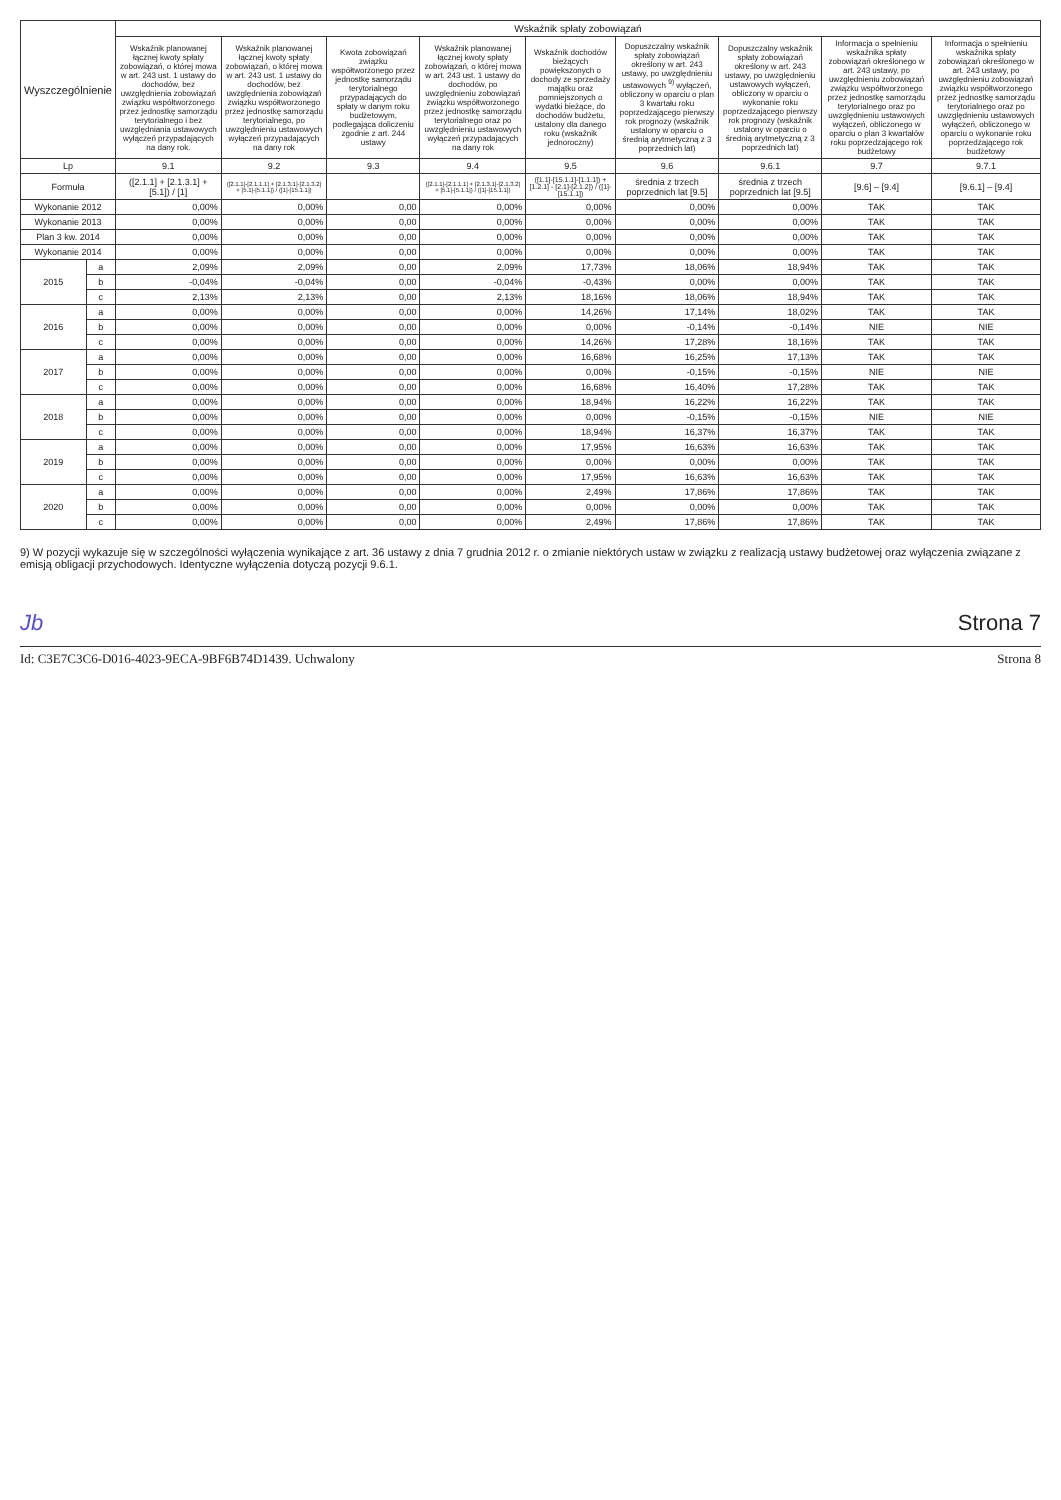| Wyszczególnienie | | Wskaźnik spłaty zobowiązań | | | | | | | | |
| --- | --- | --- | --- | --- | --- | --- | --- | --- | --- | --- |
| | | Wskaźnik planowanej łącznej kwoty spłaty zobowiązań, o której mowa w art. 243 ust. 1 ustawy do dochodów, bez uwzględnienia zobowiązań związku współtworzonego przez jednostkę samorządu terytorialnego i bez uwzględniania ustawowych wyłączeń przypadających na dany rok. | Wskaźnik planowanej łącznej kwoty spłaty zobowiązań, o której mowa w art. 243 ust. 1 ustawy do dochodów, bez uwzględnienia zobowiązań związku współtworzonego przez jednostkę samorządu terytorialnego, po uwzględnieniu ustawowych wyłączeń przypadających na dany rok | Kwota zobowiązań związku współtworzonego przez jednostkę samorządu terytorialnego przypadających do spłaty w danym roku budżetowym, podlegająca doliczeniu zgodnie z art. 244 ustawy | Wskaźnik planowanej łącznej kwoty spłaty zobowiązań, o której mowa w art. 243 ust. 1 ustawy do dochodów, po uwzględnieniu zobowiązań związku współtworzonego przez jednostkę samorządu terytorialnego oraz po uwzględnieniu ustawowych wyłączeń przypadających na dany rok | Wskaźnik dochodów bieżących powiększonych o dochody ze sprzedaży majątku oraz pomniejszonych o wydatki bieżące, do dochodów budżetu, ustalony dla danego roku (wskaźnik jednoroczny) | Dopuszczalny wskaźnik spłaty zobowiązań określony w art. 243 ustawy, po uwzględnieniu ustawowych <sup>9)</sup> wyłączeń, obliczony w oparciu o plan 3 kwartału roku poprzedzającego pierwszy rok prognozy (wskaźnik ustalony w oparciu o średnią arytmetyczną z 3 poprzednich lat) | Dopuszczalny wskaźnik spłaty zobowiązań określony w art. 243 ustawy, po uwzględnieniu ustawowych wyłączeń, obliczony w oparciu o wykonanie roku poprzedzającego pierwszy rok prognozy (wskaźnik ustalony w oparciu o średnią arytmetyczną z 3 poprzednich lat) | Informacja o spełnieniu wskaźnika spłaty zobowiązań określonego w art. 243 ustawy, po uwzględnieniu zobowiązań związku współtworzonego przez jednostkę samorządu terytorialnego oraz po uwzględnieniu ustawowych wyłączeń, obliczonego w oparciu o plan 3 kwartałów roku poprzedzającego rok budżetowy | Informacja o spełnieniu wskaźnika spłaty zobowiązań określonego w art. 243 ustawy, po uwzględnieniu zobowiązań związku współtworzonego przez jednostkę samorządu terytorialnego oraz po uwzględnieniu ustawowych wyłączeń, obliczonego w oparciu o wykonanie roku poprzedzającego rok budżetowy |
| Lp | | 9.1 | 9.2 | 9.3 | 9.4 | 9.5 | 9.6 | 9.6.1 | 9.7 | 9.7.1 |
| Formuła | | ([2.1.1] + [2.1.3.1] + [5.1]) / [1] | ([2.1.1]-[2.1.1.1] + [2.1.3.1]-[2.1.3.2] + [5.1]-[5.1.1]) / ([1]-[15.1.1]) | | ([2.1.1]-[2.1.1.1] + [2.1.3.1]-[2.1.3.2] + [5.1]-[5.1.1]) / ([1]-[15.1.1]) | ([1.1]-[15.1.1]-[1.1.1]) + [1.2.1] - [2.1]-[2.1.2]) / ([1]-[15.1.1]) | średnia z trzech poprzednich lat [9.5] | średnia z trzech poprzednich lat [9.5] | [9.6] – [9.4] | [9.6.1] – [9.4] |
| Wykonanie 2012 | | 0,00% | 0,00% | 0,00 | 0,00% | 0,00% | 0,00% | 0,00% | TAK | TAK |
| Wykonanie 2013 | | 0,00% | 0,00% | 0,00 | 0,00% | 0,00% | 0,00% | 0,00% | TAK | TAK |
| Plan 3 kw. 2014 | | 0,00% | 0,00% | 0,00 | 0,00% | 0,00% | 0,00% | 0,00% | TAK | TAK |
| Wykonanie 2014 | | 0,00% | 0,00% | 0,00 | 0,00% | 0,00% | 0,00% | 0,00% | TAK | TAK |
| 2015 | a | 2,09% | 2,09% | 0,00 | 2,09% | 17,73% | 18,06% | 18,94% | TAK | TAK |
| | b | -0,04% | -0,04% | 0,00 | -0,04% | -0,43% | 0,00% | 0,00% | TAK | TAK |
| | c | 2,13% | 2,13% | 0,00 | 2,13% | 18,16% | 18,06% | 18,94% | TAK | TAK |
| 2016 | a | 0,00% | 0,00% | 0,00 | 0,00% | 14,26% | 17,14% | 18,02% | TAK | TAK |
| | b | 0,00% | 0,00% | 0,00 | 0,00% | 0,00% | -0,14% | -0,14% | NIE | NIE |
| | c | 0,00% | 0,00% | 0,00 | 0,00% | 14,26% | 17,28% | 18,16% | TAK | TAK |
| 2017 | a | 0,00% | 0,00% | 0,00 | 0,00% | 16,68% | 16,25% | 17,13% | TAK | TAK |
| | b | 0,00% | 0,00% | 0,00 | 0,00% | 0,00% | -0,15% | -0,15% | NIE | NIE |
| | c | 0,00% | 0,00% | 0,00 | 0,00% | 16,68% | 16,40% | 17,28% | TAK | TAK |
| 2018 | a | 0,00% | 0,00% | 0,00 | 0,00% | 18,94% | 16,22% | 16,22% | TAK | TAK |
| | b | 0,00% | 0,00% | 0,00 | 0,00% | 0,00% | -0,15% | -0,15% | NIE | NIE |
| | c | 0,00% | 0,00% | 0,00 | 0,00% | 18,94% | 16,37% | 16,37% | TAK | TAK |
| 2019 | a | 0,00% | 0,00% | 0,00 | 0,00% | 17,95% | 16,63% | 16,63% | TAK | TAK |
| | b | 0,00% | 0,00% | 0,00 | 0,00% | 0,00% | 0,00% | 0,00% | TAK | TAK |
| | c | 0,00% | 0,00% | 0,00 | 0,00% | 17,95% | 16,63% | 16,63% | TAK | TAK |
| 2020 | a | 0,00% | 0,00% | 0,00 | 0,00% | 2,49% | 17,86% | 17,86% | TAK | TAK |
| | b | 0,00% | 0,00% | 0,00 | 0,00% | 0,00% | 0,00% | 0,00% | TAK | TAK |
| | c | 0,00% | 0,00% | 0,00 | 0,00% | 2,49% | 17,86% | 17,86% | TAK | TAK |
9) W pozycji wykazuje się w szczególności wyłączenia wynikające z art. 36 ustawy z dnia 7 grudnia 2012 r. o zmianie niektórych ustaw w związku z realizacją ustawy budżetowej oraz wyłączenia związane z emisją obligacji przychodowych. Identyczne wyłączenia dotyczą pozycji 9.6.1.
Jb Strona 7
Id: C3E7C3C6-D016-4023-9ECA-9BF6B74D1439. Uchwalony Strona 8